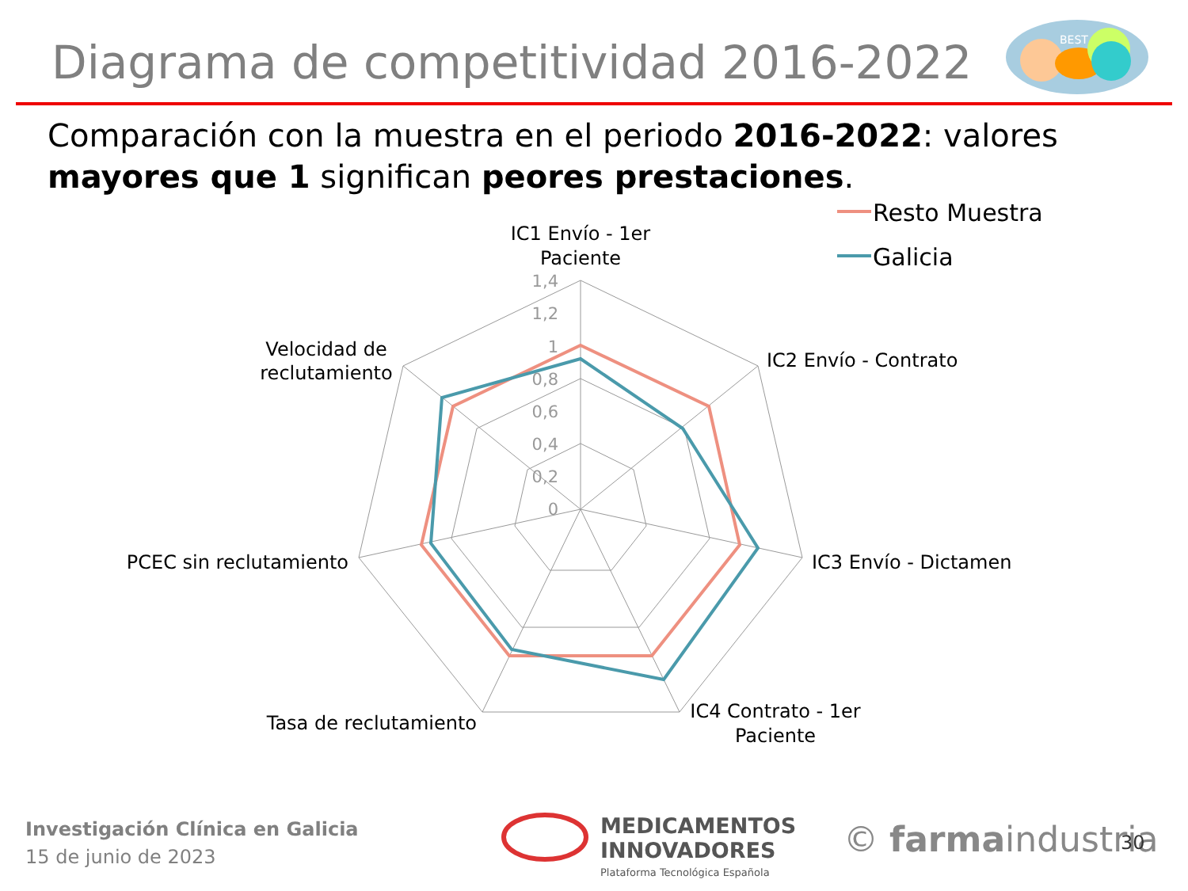Diagrama de competitividad 2016-2022
Comparación con la muestra en el periodo 2016-2022: valores mayores que 1 significan peores prestaciones.
BEST
1,4
1,2
1
0,8
0,6
0,4
0,2
0
IC1 Envío - 1er
Paciente
IC2 Envío - Contrato
IC3 Envío - Dictamen
IC4 Contrato - 1er
Paciente
Tasa de reclutamiento
PCEC sin reclutamiento
Velocidad de
reclutamiento
Resto Muestra
Galicia
MEDICAMENTOS
INNOVADORES
Plataforma Tecnológica Española
© farmaindustria
Investigación Clínica en Galicia
15 de junio de 2023
30